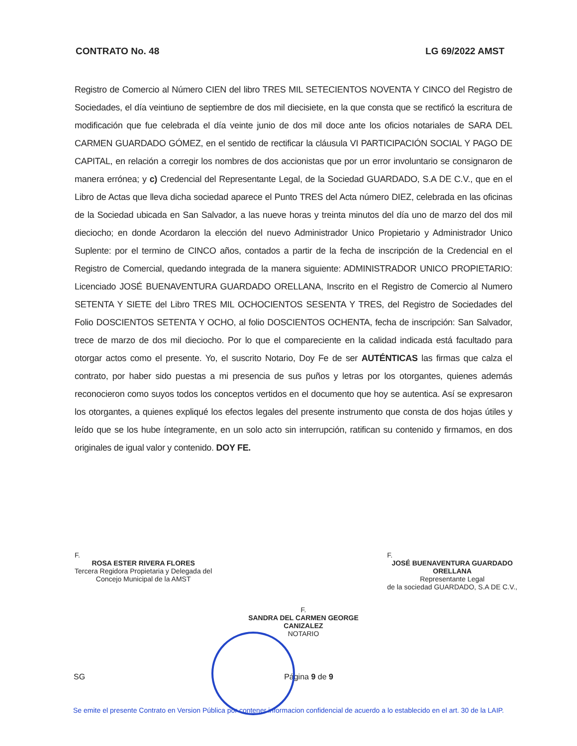CONTRATO No. 48 LG 69/2022 AMST
Registro de Comercio al Número CIEN del libro TRES MIL SETECIENTOS NOVENTA Y CINCO del Registro de Sociedades, el día veintiuno de septiembre de dos mil diecisiete, en la que consta que se rectificó la escritura de modificación que fue celebrada el día veinte junio de dos mil doce ante los oficios notariales de SARA DEL CARMEN GUARDADO GÓMEZ, en el sentido de rectificar la cláusula VI PARTICIPACIÓN SOCIAL Y PAGO DE CAPITAL, en relación a corregir los nombres de dos accionistas que por un error involuntario se consignaron de manera errónea; y c) Credencial del Representante Legal, de la Sociedad GUARDADO, S.A DE C.V., que en el Libro de Actas que lleva dicha sociedad aparece el Punto TRES del Acta número DIEZ, celebrada en las oficinas de la Sociedad ubicada en San Salvador, a las nueve horas y treinta minutos del día uno de marzo del dos mil dieciocho; en donde Acordaron la elección del nuevo Administrador Unico Propietario y Administrador Unico Suplente: por el termino de CINCO años, contados a partir de la fecha de inscripción de la Credencial en el Registro de Comercial, quedando integrada de la manera siguiente: ADMINISTRADOR UNICO PROPIETARIO: Licenciado JOSÉ BUENAVENTURA GUARDADO ORELLANA, Inscrito en el Registro de Comercio al Numero SETENTA Y SIETE del Libro TRES MIL OCHOCIENTOS SESENTA Y TRES, del Registro de Sociedades del Folio DOSCIENTOS SETENTA Y OCHO, al folio DOSCIENTOS OCHENTA, fecha de inscripción: San Salvador, trece de marzo de dos mil dieciocho. Por lo que el compareciente en la calidad indicada está facultado para otorgar actos como el presente. Yo, el suscrito Notario, Doy Fe de ser AUTÉNTICAS las firmas que calza el contrato, por haber sido puestas a mi presencia de sus puños y letras por los otorgantes, quienes además reconocieron como suyos todos los conceptos vertidos en el documento que hoy se autentica. Así se expresaron los otorgantes, a quienes expliqué los efectos legales del presente instrumento que consta de dos hojas útiles y leído que se los hube íntegramente, en un solo acto sin interrupción, ratifican su contenido y firmamos, en dos originales de igual valor y contenido. DOY FE.
F.
ROSA ESTER RIVERA FLORES
Tercera Regidora Propietaria y Delegada del
Concejo Municipal de la AMST
F.
JOSÉ BUENAVENTURA GUARDADO
ORELLANA
Representante Legal
de la sociedad GUARDADO, S.A DE C.V.,
F.
SANDRA DEL CARMEN GEORGE
CANIZALEZ
NOTARIO
SG Página 9 de 9
Se emite el presente Contrato en Version Pública por contener informacion confidencial de acuerdo a lo establecido en el art. 30 de la LAIP.